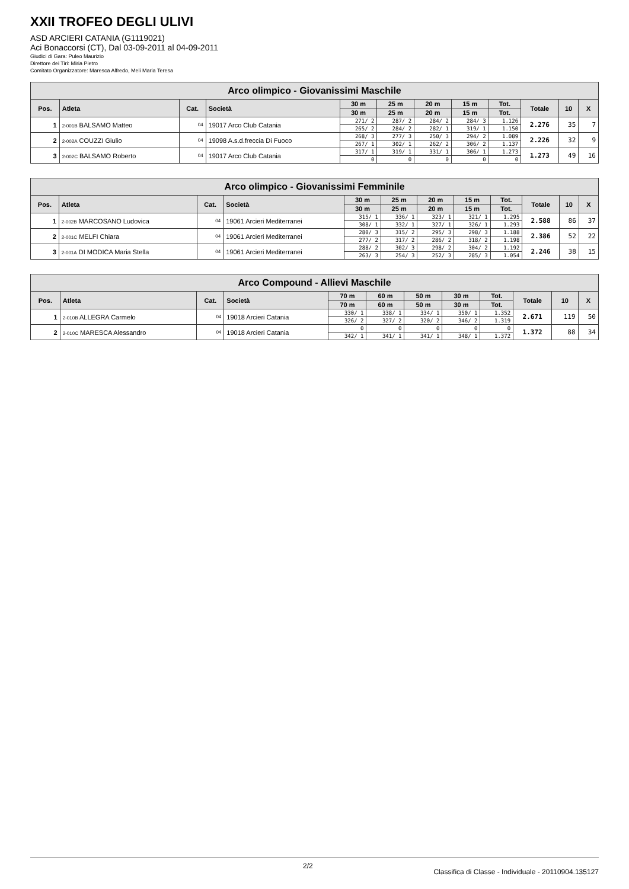XXII TROFEO DEGLI ULIVI
ASD ARCIERI CATANIA (G1119021)
Aci Bonaccorsi (CT), Dal 03-09-2011 al 04-09-2011
Giudici di Gara: Puleo Maurizio
Direttore dei Tiri: Miria Pietro
Comitato Organizzatore: Maresca Alfredo, Meli Maria Teresa
| Arco olimpico - Giovanissimi Maschile | | | | | | | | | | | |
| --- | --- | --- | --- | --- | --- | --- | --- | --- | --- | --- | --- |
| Pos. | Atleta | Cat. | Società | 30 m | 25 m | 20 m | 15 m | Tot. | Totale | 10 | X |
| | | | | 30 m | 25 m | 20 m | 15 m | Tot. | | | |
| 1 | 2-001B BALSAMO Matteo | 04 | 19017 Arco Club Catania | 271/ 2 | 287/ 2 | 284/ 2 | 284/ 3 | 1.126 | 2.276 | 35 | 7 |
| | | | | 265/ 2 | 284/ 2 | 282/ 1 | 319/ 1 | 1.150 | | | |
| 2 | 2-002A COUZZI Giulio | 04 | 19098 A.s.d.freccia Di Fuoco | 268/ 3 | 277/ 3 | 250/ 3 | 294/ 2 | 1.089 | 2.226 | 32 | 9 |
| | | | | 267/ 1 | 302/ 1 | 262/ 2 | 306/ 2 | 1.137 | | | |
| 3 | 2-002C BALSAMO Roberto | 04 | 19017 Arco Club Catania | 317/ 1 | 319/ 1 | 331/ 1 | 306/ 1 | 1.273 | 1.273 | 49 | 16 |
| | | | | 0 | 0 | 0 | 0 | 0 | | | |
| Arco olimpico - Giovanissimi Femminile | | | | | | | | | | | |
| --- | --- | --- | --- | --- | --- | --- | --- | --- | --- | --- | --- |
| Pos. | Atleta | Cat. | Società | 30 m | 25 m | 20 m | 15 m | Tot. | Totale | 10 | X |
| | | | | 30 m | 25 m | 20 m | 15 m | Tot. | | | |
| 1 | 2-002B MARCOSANO Ludovica | 04 | 19061 Arcieri Mediterranei | 315/ 1 | 336/ 1 | 323/ 1 | 321/ 1 | 1.295 | 2.588 | 86 | 37 |
| | | | | 308/ 1 | 332/ 1 | 327/ 1 | 326/ 1 | 1.293 | | | |
| 2 | 2-001C MELFI Chiara | 04 | 19061 Arcieri Mediterranei | 280/ 3 | 315/ 2 | 295/ 3 | 298/ 3 | 1.188 | 2.386 | 52 | 22 |
| | | | | 277/ 2 | 317/ 2 | 286/ 2 | 318/ 2 | 1.198 | | | |
| 3 | 2-001A DI MODICA Maria Stella | 04 | 19061 Arcieri Mediterranei | 288/ 2 | 302/ 3 | 298/ 2 | 304/ 2 | 1.192 | 2.246 | 38 | 15 |
| | | | | 263/ 3 | 254/ 3 | 252/ 3 | 285/ 3 | 1.054 | | | |
| Arco Compound - Allievi Maschile | | | | | | | | | | | |
| --- | --- | --- | --- | --- | --- | --- | --- | --- | --- | --- | --- |
| Pos. | Atleta | Cat. | Società | 70 m | 60 m | 50 m | 30 m | Tot. | Totale | 10 | X |
| | | | | 70 m | 60 m | 50 m | 30 m | Tot. | | | |
| 1 | 2-010B ALLEGRA Carmelo | 04 | 19018 Arcieri Catania | 330/ 1 | 338/ 1 | 334/ 1 | 350/ 1 | 1.352 | 2.671 | 119 | 50 |
| | | | | 326/ 2 | 327/ 2 | 320/ 2 | 346/ 2 | 1.319 | | | |
| 2 | 2-010C MARESCA Alessandro | 04 | 19018 Arcieri Catania | 0 | 0 | 0 | 0 | 0 | 1.372 | 88 | 34 |
| | | | | 342/ 1 | 341/ 1 | 341/ 1 | 348/ 1 | 1.372 | | | |
2/2 Classifica di Classe - Individuale - 20110904.135127